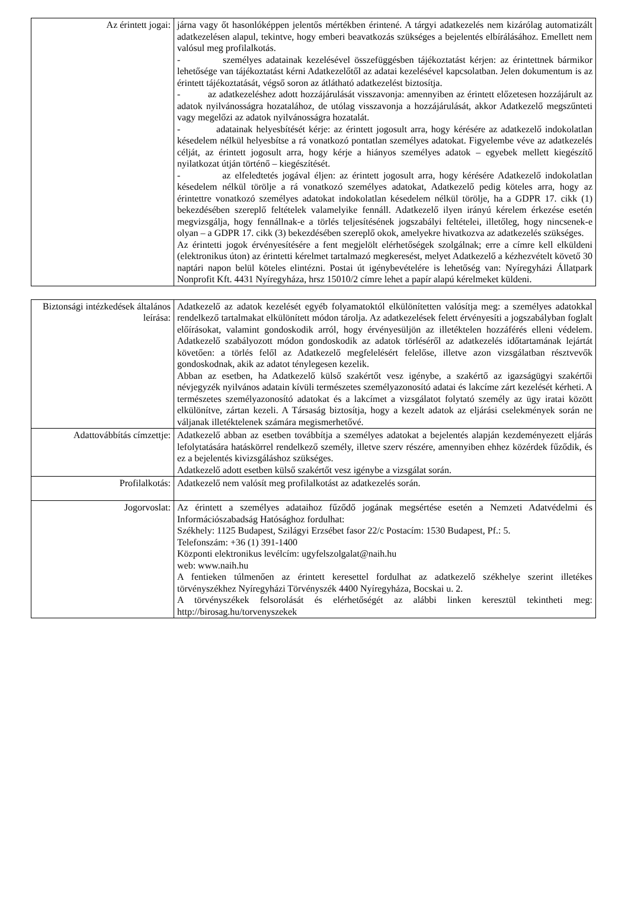| Az érintett jogai: | járna vagy őt hasonlóképpen jelentős mértékben érintené. A tárgyi adatkezelés nem kizárólag automatizált adatkezelésen alapul, tekintve, hogy emberi beavatkozás szükséges a bejelentés elbírálásához. Emellett nem valósul meg profilalkotás. - személyes adatainak kezelésével összefüggésben tájékoztatást kérjen: az érintettnek bármikor lehetősége van tájékoztatást kérni Adatkezelőtől az adatai kezelésével kapcsolatban. Jelen dokumentum is az érintett tájékoztatását, végső soron az átlátható adatkezelést biztosítja. - az adatkezeléshez adott hozzájárulását visszavonja: amennyiben az érintett előzetesen hozzájárult az adatok nyilvánosságra hozatalához, de utólag visszavonja a hozzájárulását, akkor Adatkezelő megszűnteti vagy megelőzi az adatok nyilvánosságra hozatalát. - adatainak helyesbítését kérje: az érintett jogosult arra, hogy kérésére az adatkezelő indokolatlan késedelem nélkül helyesbítse a rá vonatkozó pontatlan személyes adatokat. Figyelembe véve az adatkezelés célját, az érintett jogosult arra, hogy kérje a hiányos személyes adatok – egyebek mellett kiegészítő nyilatkozat útján történő – kiegészítését. - az elfeledtetés jogával éljen: az érintett jogosult arra, hogy kérésére Adatkezelő indokolatlan késedelem nélkül törölje a rá vonatkozó személyes adatokat, Adatkezelő pedig köteles arra, hogy az érintettre vonatkozó személyes adatokat indokolatlan késedelem nélkül törölje, ha a GDPR 17. cikk (1) bekezdésében szereplő feltételek valamelyike fennáll. Adatkezelő ilyen irányú kérelem érkezése esetén megvizsgálja, hogy fennállnak-e a törlés teljesítésének jogszabályi feltételei, illetőleg, hogy nincsenek-e olyan – a GDPR 17. cikk (3) bekezdésében szereplő okok, amelyekre hivatkozva az adatkezelés szükséges. Az érintetti jogok érvényesítésére a fent megjelölt elérhetőségek szolgálnak; erre a címre kell elküldeni (elektronikus úton) az érintetti kérelmet tartalmazó megkeresést, melyet Adatkezelő a kézhezvételt követő 30 naptári napon belül köteles elintézni. Postai út igénybevételére is lehetőség van: Nyíregyházi Állatpark Nonprofit Kft. 4431 Nyíregyháza, hrsz 15010/2 címre lehet a papír alapú kérelmeket küldeni. |
| Biztonsági intézkedések általános leírása: | Adatkezelő az adatok kezelését egyéb folyamatoktól elkülönítetten valósítja meg: a személyes adatokkal rendelkező tartalmakat elkülönített módon tárolja. Az adatkezelések felett érvényesíti a jogszabályban foglalt előírásokat, valamint gondoskodik arról, hogy érvényesüljön az illetéktelen hozzáférés elleni védelem. Adatkezelő szabályozott módon gondoskodik az adatok törléséről az adatkezelés időtartamának lejártát követően: a törlés felől az Adatkezelő megfelelésért felelőse, illetve azon vizsgálatban résztvevők gondoskodnak, akik az adatot ténylegesen kezelik. Abban az esetben, ha Adatkezelő külső szakértőt vesz igénybe, a szakértő az igazságügyi szakértői névjegyzék nyilvános adatain kívüli természetes személyazonosító adatai és lakcíme zárt kezelését kérheti. A természetes személyazonosító adatokat és a lakcímet a vizsgálatot folytató személy az ügy iratai között elkülönítve, zártan kezeli. A Társaság biztosítja, hogy a kezelt adatok az eljárási cselekmények során ne váljanak illetéktelenek számára megismerhetővé. |
| Adattovábbítás címzettje: | Adatkezelő abban az esetben továbbítja a személyes adatokat a bejelentés alapján kezdeményezett eljárás lefolytatására hatáskörrel rendelkező személy, illetve szerv részére, amennyiben ehhez közérdek fűződik, és ez a bejelentés kivizsgáláshoz szükséges. Adatkezelő adott esetben külső szakértőt vesz igénybe a vizsgálat során. |
| Profilalkotás: | Adatkezelő nem valósít meg profilalkotást az adatkezelés során. |
| Jogorvoslat: | Az érintett a személyes adataihoz fűződő jogának megsértése esetén a Nemzeti Adatvédelmi és Információszabadság Hatósághoz fordulhat: Székhely: 1125 Budapest, Szilágyi Erzsébet fasor 22/c Postacím: 1530 Budapest, Pf.: 5. Telefonszám: +36 (1) 391-1400 Központi elektronikus levélcím: ugyfelszolgalat@naih.hu web: www.naih.hu A fentieken túlmenően az érintett keresettel fordulhat az adatkezelő székhelye szerint illetékes törvényszékhez Nyíregyházi Törvényszék 4400 Nyíregyháza, Bocskai u. 2. A törvényszékek felsorolását és elérhetőségét az alábbi linken keresztül tekintheti meg: http://birosag.hu/torvenyszekek |